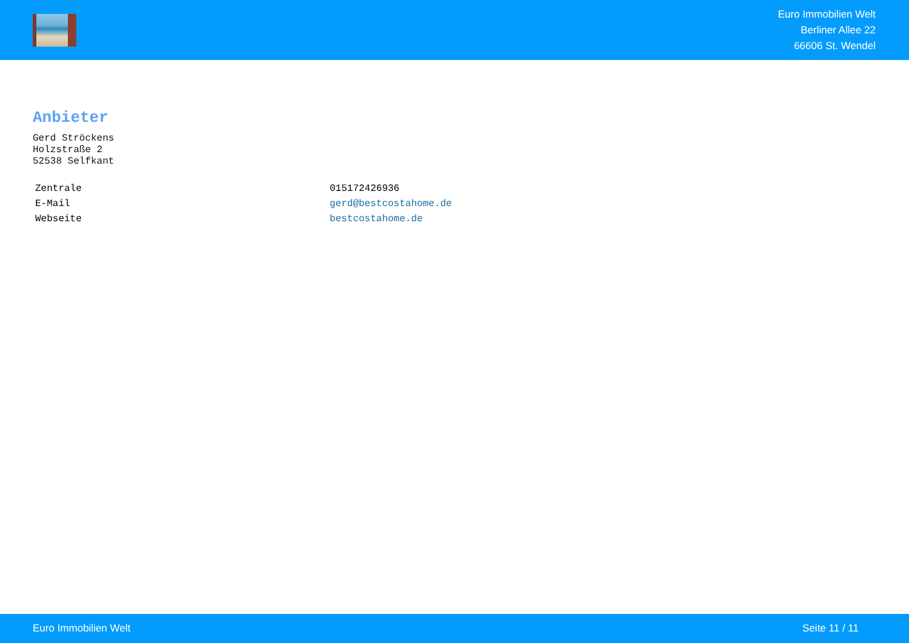Euro Immobilien Welt
Berliner Allee 22
66606 St. Wendel
Anbieter
Gerd Ströckens
Holzstraße 2
52538 Selfkant
| Zentrale | 015172426936 |
| E-Mail | gerd@bestcostahome.de |
| Webseite | bestcostahome.de |
Euro Immobilien Welt Seite 11 / 11